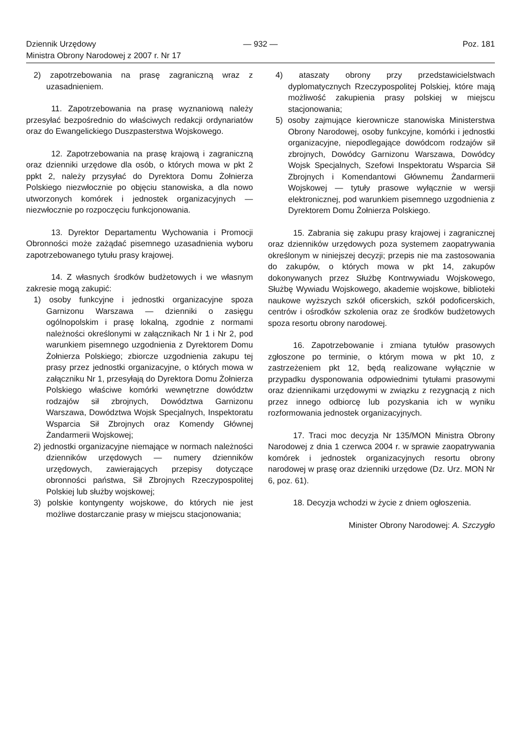Dziennik Urzędowy
Ministra Obrony Narodowej z 2007 r. Nr 17
— 932 — Poz. 181
2) zapotrzebowania na prasę zagraniczną wraz z uzasadnieniem.
11. Zapotrzebowania na prasę wyznaniową należy przesyłać bezpośrednio do właściwych redakcji ordynariatów oraz do Ewangelickiego Duszpasterstwa Wojskowego.
12. Zapotrzebowania na prasę krajową i zagraniczną oraz dzienniki urzędowe dla osób, o których mowa w pkt 2 ppkt 2, należy przysyłać do Dyrektora Domu Żołnierza Polskiego niezwłocznie po objęciu stanowiska, a dla nowo utworzonych komórek i jednostek organizacyjnych — niezwłocznie po rozpoczęciu funkcjonowania.
13. Dyrektor Departamentu Wychowania i Promocji Obronności może zażądać pisemnego uzasadnienia wyboru zapotrzebowanego tytułu prasy krajowej.
14. Z własnych środków budżetowych i we własnym zakresie mogą zakupić:
1) osoby funkcyjne i jednostki organizacyjne spoza Garnizonu Warszawa — dzienniki o zasięgu ogólnopolskim i prasę lokalną, zgodnie z normami należności określonymi w załącznikach Nr 1 i Nr 2, pod warunkiem pisemnego uzgodnienia z Dyrektorem Domu Żołnierza Polskiego; zbiorcze uzgodnienia zakupu tej prasy przez jednostki organizacyjne, o których mowa w załączniku Nr 1, przesyłają do Dyrektora Domu Żołnierza Polskiego właściwe komórki wewnętrzne dowództw rodzajów sił zbrojnych, Dowództwa Garnizonu Warszawa, Dowództwa Wojsk Specjalnych, Inspektoratu Wsparcia Sił Zbrojnych oraz Komendy Głównej Żandarmerii Wojskowej;
2) jednostki organizacyjne niemające w normach należności dzienników urzędowych — numery dzienników urzędowych, zawierających przepisy dotyczące obronności państwa, Sił Zbrojnych Rzeczypospolitej Polskiej lub służby wojskowej;
3) polskie kontyngenty wojskowe, do których nie jest możliwe dostarczanie prasy w miejscu stacjonowania;
4) ataszaty obrony przy przedstawicielstwach dyplomatycznych Rzeczypospolitej Polskiej, które mają możliwość zakupienia prasy polskiej w miejscu stacjonowania;
5) osoby zajmujące kierownicze stanowiska Ministerstwa Obrony Narodowej, osoby funkcyjne, komórki i jednostki organizacyjne, niepodlegające dowódcom rodzajów sił zbrojnych, Dowódcy Garnizonu Warszawa, Dowódcy Wojsk Specjalnych, Szefowi Inspektoratu Wsparcia Sił Zbrojnych i Komendantowi Głównemu Żandarmerii Wojskowej — tytuły prasowe wyłącznie w wersji elektronicznej, pod warunkiem pisemnego uzgodnienia z Dyrektorem Domu Żołnierza Polskiego.
15. Zabrania się zakupu prasy krajowej i zagranicznej oraz dzienników urzędowych poza systemem zaopatrywania określonym w niniejszej decyzji; przepis nie ma zastosowania do zakupów, o których mowa w pkt 14, zakupów dokonywanych przez Służbę Kontrwywiadu Wojskowego, Służbę Wywiadu Wojskowego, akademie wojskowe, biblioteki naukowe wyższych szkół oficerskich, szkół podoficerskich, centrów i ośrodków szkolenia oraz ze środków budżetowych spoza resortu obrony narodowej.
16. Zapotrzebowanie i zmiana tytułów prasowych zgłoszone po terminie, o którym mowa w pkt 10, z zastrzeżeniem pkt 12, będą realizowane wyłącznie w przypadku dysponowania odpowiednimi tytułami prasowymi oraz dziennikami urzędowymi w związku z rezygnacją z nich przez innego odbiorcę lub pozyskania ich w wyniku rozformowania jednostek organizacyjnych.
17. Traci moc decyzja Nr 135/MON Ministra Obrony Narodowej z dnia 1 czerwca 2004 r. w sprawie zaopatrywania komórek i jednostek organizacyjnych resortu obrony narodowej w prasę oraz dzienniki urzędowe (Dz. Urz. MON Nr 6, poz. 61).
18. Decyzja wchodzi w życie z dniem ogłoszenia.
Minister Obrony Narodowej: A. Szczygło